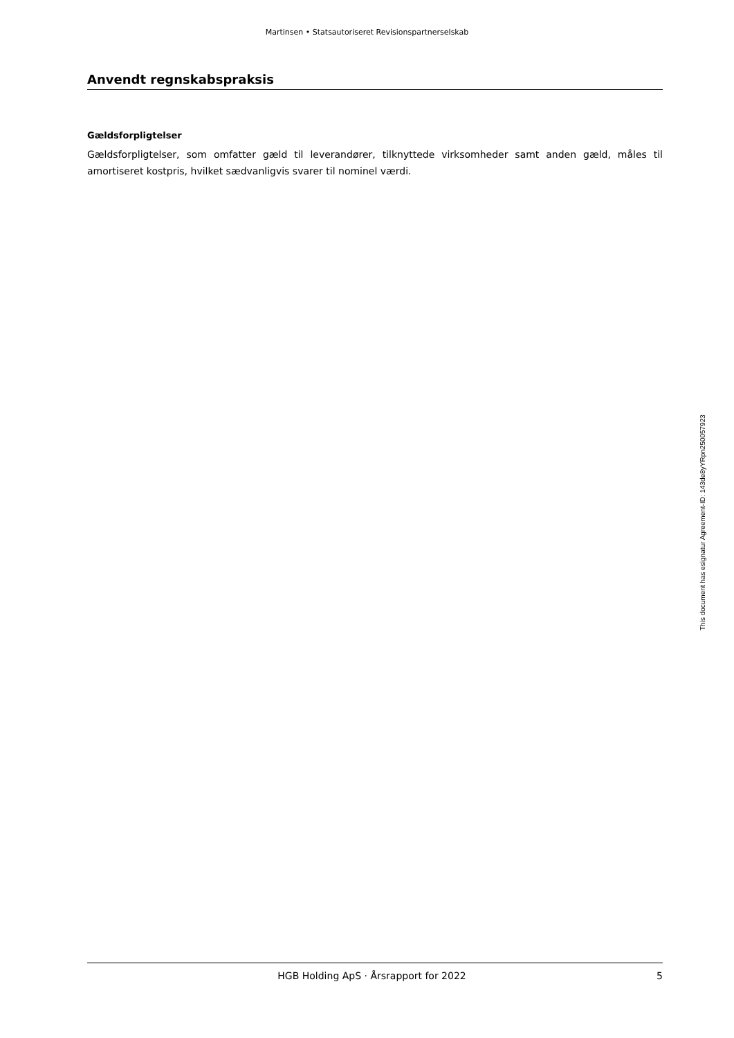Martinsen • Statsautoriseret Revisionspartnerselskab
Anvendt regnskabspraksis
Gældsforpligtelser
Gældsforpligtelser, som omfatter gæld til leverandører, tilknyttede virksomheder samt anden gæld, måles til amortiseret kostpris, hvilket sædvanligvis svarer til nominel værdi.
This document has esignatur Agreement-ID: 143de8yYRpn250057923
HGB Holding ApS · Årsrapport for 2022 5